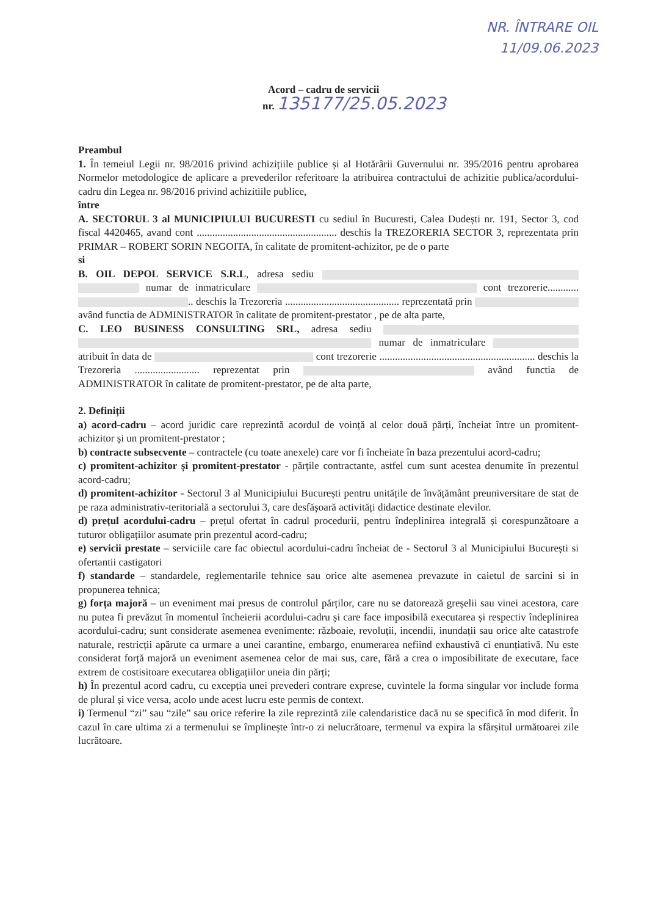NR. ÎNTRARE OIL
11/09.06.2023
Acord – cadru de servicii
nr. 135177/25.05.2023
Preambul
1. În temeiul Legii nr. 98/2016 privind achizițiile publice și al Hotărârii Guvernului nr. 395/2016 pentru aprobarea Normelor metodologice de aplicare a prevederilor referitoare la atribuirea contractului de achizitie publica/acordului-cadru din Legea nr. 98/2016 privind achizitiile publice,
între
A. SECTORUL 3 al MUNICIPIULUI BUCURESTI cu sediul în Bucuresti, Calea Dudești nr. 191, Sector 3, cod fiscal 4420465, avand cont ...................................................... deschis la TREZORERIA SECTOR 3, reprezentata prin PRIMAR – ROBERT SORIN NEGOITA, în calitate de promitent-achizitor, pe de o parte
si
B. OIL DEPOL SERVICE S.R.L, adresa sediu numar de inmatriculare cont trezorerie............ .. deschis la Trezoreria ............................................ reprezentată prin având functia de ADMINISTRATOR în calitate de promitent-prestator , pe de alta parte,
C. LEO BUSINESS CONSULTING SRL, adresa sediu numar de inmatriculare atribuit în data de cont trezorerie ............................................................ deschis la Trezoreria ......................... reprezentat prin având functia de ADMINISTRATOR în calitate de promitent-prestator, pe de alta parte,
2. Definiții
a) acord-cadru – acord juridic care reprezintă acordul de voință al celor două părți, încheiat între un promitent-achizitor și un promitent-prestator ;
b) contracte subsecvente – contractele (cu toate anexele) care vor fi încheiate în baza prezentului acord-cadru;
c) promitent-achizitor și promitent-prestator - părțile contractante, astfel cum sunt acestea denumite în prezentul acord-cadru;
d) promitent-achizitor - Sectorul 3 al Municipiului București pentru unitățile de învățământ preuniversitare de stat de pe raza administrativ-teritorială a sectorului 3, care desfășoară activități didactice destinate elevilor.
d) prețul acordului-cadru – prețul ofertat în cadrul procedurii, pentru îndeplinirea integrală și corespunzătoare a tuturor obligațiilor asumate prin prezentul acord-cadru;
e) servicii prestate – serviciile care fac obiectul acordului-cadru încheiat de - Sectorul 3 al Municipiului București si ofertantii castigatori
f) standarde – standardele, reglementarile tehnice sau orice alte asemenea prevazute in caietul de sarcini si in propunerea tehnica;
g) forța majoră – un eveniment mai presus de controlul părților, care nu se datorează greșelii sau vinei acestora, care nu putea fi prevăzut în momentul încheierii acordului-cadru și care face imposibilă executarea și respectiv îndeplinirea acordului-cadru; sunt considerate asemenea evenimente: războaie, revoluții, incendii, inundații sau orice alte catastrofe naturale, restricții apărute ca urmare a unei carantine, embargo, enumerarea nefiind exhaustivă ci enunțiativă. Nu este considerat forță majoră un eveniment asemenea celor de mai sus, care, fără a crea o imposibilitate de executare, face extrem de costisitoare executarea obligațiilor uneia din părți;
h) În prezentul acord cadru, cu excepția unei prevederi contrare exprese, cuvintele la forma singular vor include forma de plural și vice versa, acolo unde acest lucru este permis de context.
i) Termenul “zi” sau “zile” sau orice referire la zile reprezintă zile calendaristice dacă nu se specifică în mod diferit. În cazul în care ultima zi a termenului se împlinește într-o zi nelucrătoare, termenul va expira la sfârșitul următoarei zile lucrătoare.